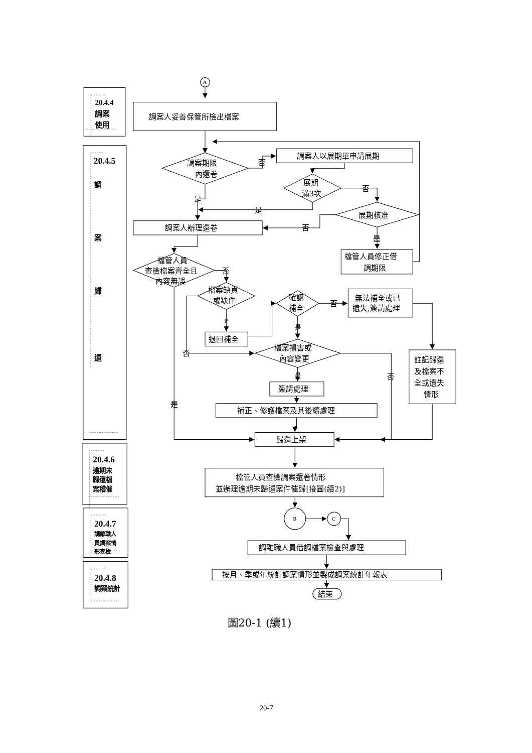20.4.4
調案
使用
20.4.5
調
案
歸
還
20.4.6
逾期未
歸還檔
案稽催
20.4.7
調離職人
員調案情
形查檢
20.4.8
調案統計
A
調案人妥善保管所檢出檔案
調案期限
內還卷
否
調案人以展期單申請展期
展期
滿3次
否
展期核准
是
是
調案人辦理還卷
否
是
檔管人員修正借
調期限
檔管人員
查檢檔案齊全且
內容無誤
否
檔案缺頁
或缺件
確認
補全
否
無法補全或已
遺失,簽請處理
是
是
退回補全
檔案損害或
內容變更
否
註記歸還
及檔案不
全或遺失
情形
是
否
簽請處理
是
補正、修護檔案及其後續處理
歸還上架
檔管人員查檢調案還卷情形
並辦理逾期未歸還案件催歸[接圖(續2)]
B
C
調離職人員借調檔案檢查與處理
按月、季或年統計調案情形並製成調案統計年報表
結束
圖20-1 (續1)
20-7